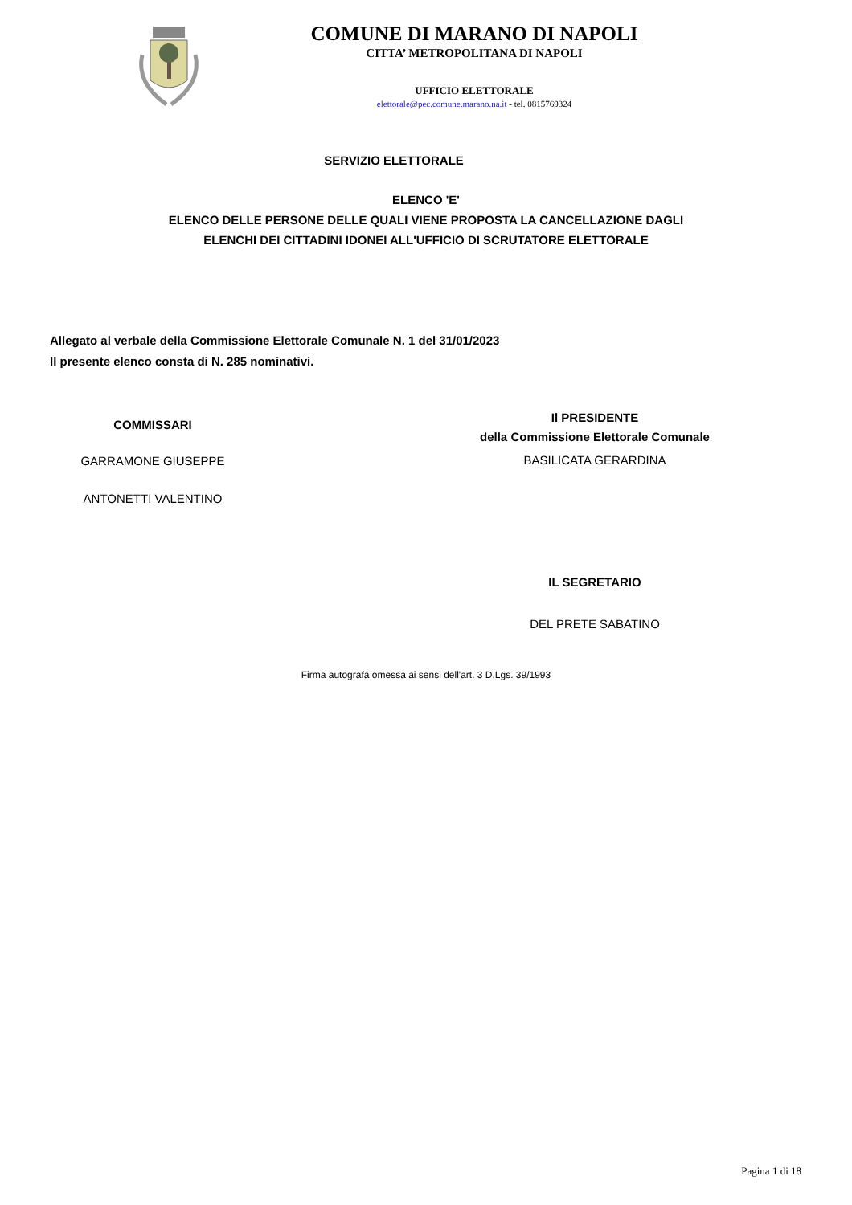COMUNE DI MARANO DI NAPOLI
CITTA’ METROPOLITANA DI NAPOLI
UFFICIO ELETTORALE
elettorale@pec.comune.marano.na.it - tel. 0815769324
SERVIZIO ELETTORALE
ELENCO 'E'
ELENCO DELLE PERSONE DELLE QUALI VIENE PROPOSTA LA CANCELLAZIONE DAGLI
ELENCHI DEI CITTADINI IDONEI ALL'UFFICIO DI SCRUTATORE ELETTORALE
Allegato al verbale della Commissione Elettorale Comunale N. 1 del 31/01/2023
Il presente elenco consta di N. 285 nominativi.
COMMISSARI
GARRAMONE GIUSEPPE
ANTONETTI VALENTINO
Il PRESIDENTE
della Commissione Elettorale Comunale
BASILICATA GERARDINA
IL SEGRETARIO
DEL PRETE SABATINO
Firma autografa omessa ai sensi dell'art. 3 D.Lgs. 39/1993
Pagina 1 di 18